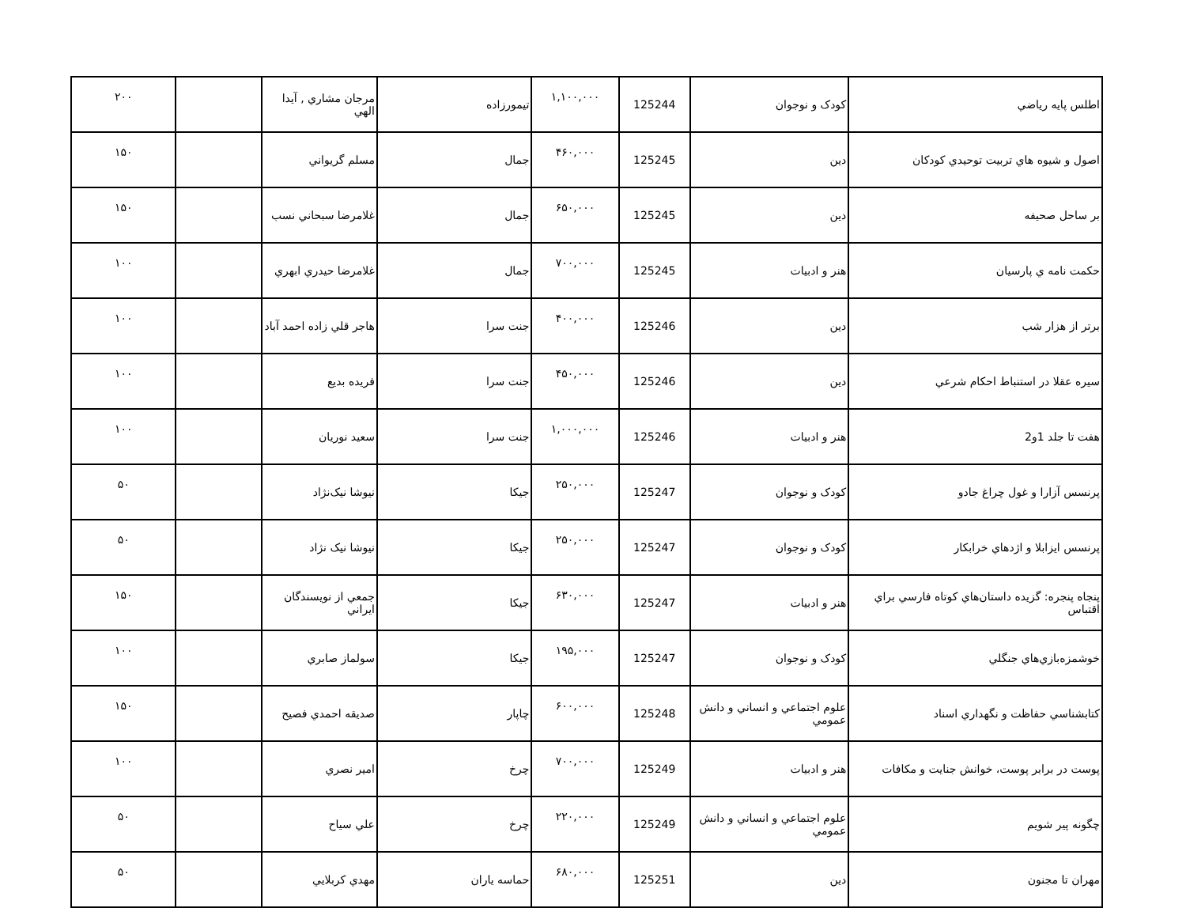| اطلس پايه رياضي | كودک و نوجوان | 125244 | ۱,۱۰۰,۰۰۰ | تيمورزاده | مرجان مشاري , آيدا الهي | | ۲۰۰ |
| اصول و شيوه هاي تربيت توحيدي كودكان | دين | 125245 | ۴۶۰,۰۰۰ | جمال | مسلم گريواني | | ۱۵۰ |
| بر ساحل صحيفه | دين | 125245 | ۶۵۰,۰۰۰ | جمال | غلامرضا سبحاني نسب | | ۱۵۰ |
| حكمت نامه ي پارسيان | هنر و ادبيات | 125245 | ۷۰۰,۰۰۰ | جمال | غلامرضا حيدري ابهري | | ۱۰۰ |
| برتر از هزار شب | دين | 125246 | ۴۰۰,۰۰۰ | جنت سرا | هاجر قلي زاده احمد آباد | | ۱۰۰ |
| سيره عقلا در استنباط احكام شرعي | دين | 125246 | ۴۵۰,۰۰۰ | جنت سرا | فريده بديع | | ۱۰۰ |
| هفت تا جلد 1و2 | هنر و ادبيات | 125246 | ۱,۰۰۰,۰۰۰ | جنت سرا | سعيد نوريان | | ۱۰۰ |
| پرنسس آزارا و غول چراغ جادو | كودک و نوجوان | 125247 | ۲۵۰,۰۰۰ | جيكا | نيوشا نيک‌نژاد | | ۵۰ |
| پرنسس ايزابلا و اژدهاي خرابكار | كودک و نوجوان | 125247 | ۲۵۰,۰۰۰ | جيكا | نيوشا نيک نژاد | | ۵۰ |
| پنجاه پنجره: گزيده داستان‌هاي كوتاه فارسي براي اقتباس | هنر و ادبيات | 125247 | ۶۳۰,۰۰۰ | جيكا | جمعي از نويسندگان ايراني | | ۱۵۰ |
| خوشمزه‌بازي‌هاي جنگلي | كودک و نوجوان | 125247 | ۱۹۵,۰۰۰ | جيكا | سولماز صابري | | ۱۰۰ |
| كتابشناسي حفاظت و نگهداري اسناد | علوم اجتماعي و انساني و دانش عمومي | 125248 | ۶۰۰,۰۰۰ | چاپار | صديقه احمدي فصيح | | ۱۵۰ |
| پوست در برابر پوست، خوانش جنايت و مكافات | هنر و ادبيات | 125249 | ۷۰۰,۰۰۰ | چرخ | امير نصري | | ۱۰۰ |
| چگونه پير شويم | علوم اجتماعي و انساني و دانش عمومي | 125249 | ۲۲۰,۰۰۰ | چرخ | علي سياح | | ۵۰ |
| مهران تا مجنون | دين | 125251 | ۶۸۰,۰۰۰ | حماسه ياران | مهدي كربلايي | | ۵۰ |